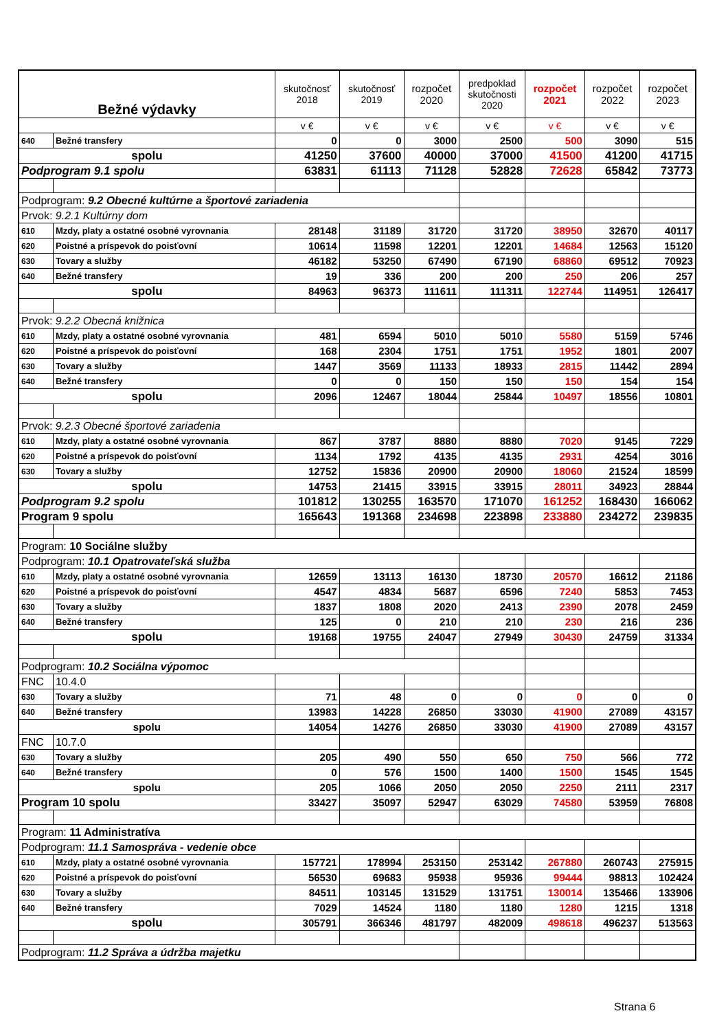| Bežné výdavky | | skutočnosť 2018 | skutočnosť 2019 | rozpočet 2020 | predpoklad skutočnosti 2020 | rozpočet 2021 | rozpočet 2022 | rozpočet 2023 |
| --- | --- | --- | --- | --- | --- | --- | --- | --- |
| | | v € | v € | v € | v € | v € | v € | v € |
| 640 | Bežné transfery | 0 | 0 | 3000 | 2500 | 500 | 3090 | 515 |
| spolu | | 41250 | 37600 | 40000 | 37000 | 41500 | 41200 | 41715 |
| Podprogram 9.1 spolu | | 63831 | 61113 | 71128 | 52828 | 72628 | 65842 | 73773 |
| Podprogram: 9.2 Obecné kultúrne a športové zariadenia | | | | | | | | |
| Prvok: 9.2.1 Kultúrny dom | | | | | | | | |
| 610 | Mzdy, platy a ostatné osobné vyrovnania | 28148 | 31189 | 31720 | 31720 | 38950 | 32670 | 40117 |
| 620 | Poistné a príspevok do poisťovní | 10614 | 11598 | 12201 | 12201 | 14684 | 12563 | 15120 |
| 630 | Tovary a služby | 46182 | 53250 | 67490 | 67190 | 68860 | 69512 | 70923 |
| 640 | Bežné transfery | 19 | 336 | 200 | 200 | 250 | 206 | 257 |
| spolu | | 84963 | 96373 | 111611 | 111311 | 122744 | 114951 | 126417 |
| Prvok: 9.2.2 Obecná knižnica | | | | | | | | |
| 610 | Mzdy, platy a ostatné osobné vyrovnania | 481 | 6594 | 5010 | 5010 | 5580 | 5159 | 5746 |
| 620 | Poistné a príspevok do poisťovní | 168 | 2304 | 1751 | 1751 | 1952 | 1801 | 2007 |
| 630 | Tovary a služby | 1447 | 3569 | 11133 | 18933 | 2815 | 11442 | 2894 |
| 640 | Bežné transfery | 0 | 0 | 150 | 150 | 150 | 154 | 154 |
| spolu | | 2096 | 12467 | 18044 | 25844 | 10497 | 18556 | 10801 |
| Prvok: 9.2.3 Obecné športové zariadenia | | | | | | | | |
| 610 | Mzdy, platy a ostatné osobné vyrovnania | 867 | 3787 | 8880 | 8880 | 7020 | 9145 | 7229 |
| 620 | Poistné a príspevok do poisťovní | 1134 | 1792 | 4135 | 4135 | 2931 | 4254 | 3016 |
| 630 | Tovary a služby | 12752 | 15836 | 20900 | 20900 | 18060 | 21524 | 18599 |
| spolu | | 14753 | 21415 | 33915 | 33915 | 28011 | 34923 | 28844 |
| Podprogram 9.2 spolu | | 101812 | 130255 | 163570 | 171070 | 161252 | 168430 | 166062 |
| Program 9 spolu | | 165643 | 191368 | 234698 | 223898 | 233880 | 234272 | 239835 |
| Program: 10 Sociálne služby | | | | | | | | |
| Podprogram: 10.1 Opatrovateľská služba | | | | | | | | |
| 610 | Mzdy, platy a ostatné osobné vyrovnania | 12659 | 13113 | 16130 | 18730 | 20570 | 16612 | 21186 |
| 620 | Poistné a príspevok do poisťovní | 4547 | 4834 | 5687 | 6596 | 7240 | 5853 | 7453 |
| 630 | Tovary a služby | 1837 | 1808 | 2020 | 2413 | 2390 | 2078 | 2459 |
| 640 | Bežné transfery | 125 | 0 | 210 | 210 | 230 | 216 | 236 |
| spolu | | 19168 | 19755 | 24047 | 27949 | 30430 | 24759 | 31334 |
| Podprogram: 10.2 Sociálna výpomoc | | | | | | | | |
| FNC | 10.4.0 | | | | | | | |
| 630 | Tovary a služby | 71 | 48 | 0 | 0 | 0 | 0 | 0 |
| 640 | Bežné transfery | 13983 | 14228 | 26850 | 33030 | 41900 | 27089 | 43157 |
| spolu | | 14054 | 14276 | 26850 | 33030 | 41900 | 27089 | 43157 |
| FNC | 10.7.0 | | | | | | | |
| 630 | Tovary a služby | 205 | 490 | 550 | 650 | 750 | 566 | 772 |
| 640 | Bežné transfery | 0 | 576 | 1500 | 1400 | 1500 | 1545 | 1545 |
| spolu | | 205 | 1066 | 2050 | 2050 | 2250 | 2111 | 2317 |
| Program 10 spolu | | 33427 | 35097 | 52947 | 63029 | 74580 | 53959 | 76808 |
| Program: 11 Administratíva | | | | | | | | |
| Podprogram: 11.1 Samospráva - vedenie obce | | | | | | | | |
| 610 | Mzdy, platy a ostatné osobné vyrovnania | 157721 | 178994 | 253150 | 253142 | 267880 | 260743 | 275915 |
| 620 | Poistné a príspevok do poisťovní | 56530 | 69683 | 95938 | 95936 | 99444 | 98813 | 102424 |
| 630 | Tovary a služby | 84511 | 103145 | 131529 | 131751 | 130014 | 135466 | 133906 |
| 640 | Bežné transfery | 7029 | 14524 | 1180 | 1180 | 1280 | 1215 | 1318 |
| spolu | | 305791 | 366346 | 481797 | 482009 | 498618 | 496237 | 513563 |
| Podprogram: 11.2 Správa a údržba majetku | | | | | | | | |
Strana 6